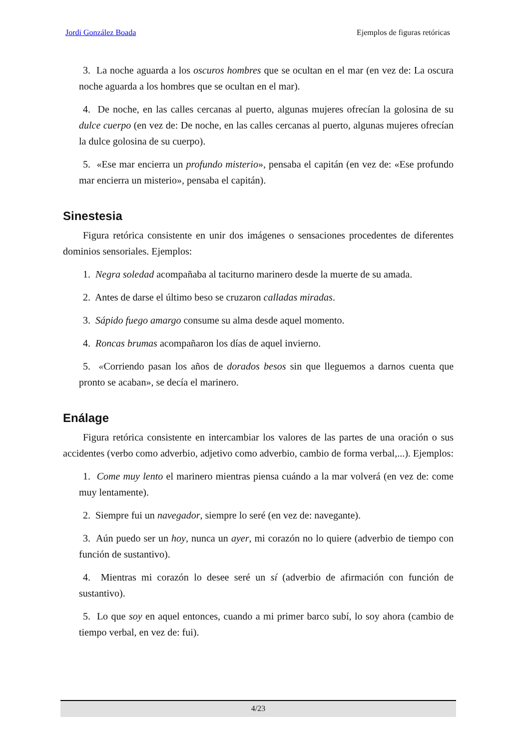Jordi González Boada Ejemplos de figuras retóricas
3. La noche aguarda a los oscuros hombres que se ocultan en el mar (en vez de: La oscura noche aguarda a los hombres que se ocultan en el mar).
4. De noche, en las calles cercanas al puerto, algunas mujeres ofrecían la golosina de su dulce cuerpo (en vez de: De noche, en las calles cercanas al puerto, algunas mujeres ofrecían la dulce golosina de su cuerpo).
5. «Ese mar encierra un profundo misterio», pensaba el capitán (en vez de: «Ese profundo mar encierra un misterio», pensaba el capitán).
Sinestesia
Figura retórica consistente en unir dos imágenes o sensaciones procedentes de diferentes dominios sensoriales. Ejemplos:
1. Negra soledad acompañaba al taciturno marinero desde la muerte de su amada.
2. Antes de darse el último beso se cruzaron calladas miradas.
3. Sápido fuego amargo consume su alma desde aquel momento.
4. Roncas brumas acompañaron los días de aquel invierno.
5. «Corriendo pasan los años de dorados besos sin que lleguemos a darnos cuenta que pronto se acaban», se decía el marinero.
Enálage
Figura retórica consistente en intercambiar los valores de las partes de una oración o sus accidentes (verbo como adverbio, adjetivo como adverbio, cambio de forma verbal,...). Ejemplos:
1. Come muy lento el marinero mientras piensa cuándo a la mar volverá (en vez de: come muy lentamente).
2. Siempre fui un navegador, siempre lo seré (en vez de: navegante).
3. Aún puedo ser un hoy, nunca un ayer, mi corazón no lo quiere (adverbio de tiempo con función de sustantivo).
4. Mientras mi corazón lo desee seré un sí (adverbio de afirmación con función de sustantivo).
5. Lo que soy en aquel entonces, cuando a mi primer barco subí, lo soy ahora (cambio de tiempo verbal, en vez de: fui).
4/23